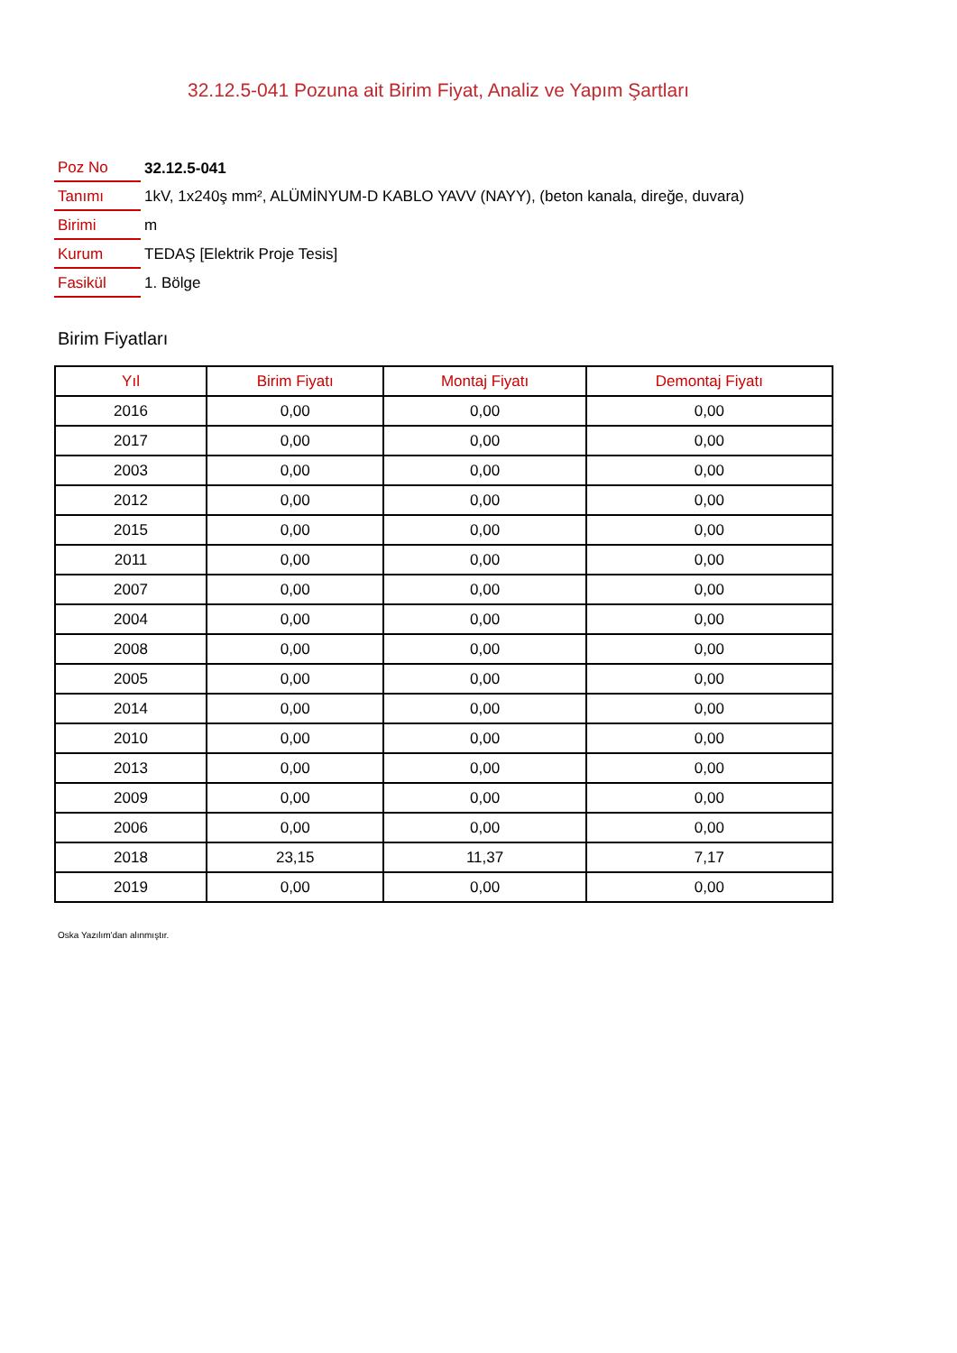32.12.5-041 Pozuna ait Birim Fiyat, Analiz ve Yapım Şartları
| Poz No | 32.12.5-041 |
| Tanımı | 1kV, 1x240ş mm², ALÜMİNYUM-D KABLO YAVV (NAYY), (beton kanala, direğe, duvara) |
| Birimi | m |
| Kurum | TEDAŞ [Elektrik Proje Tesis] |
| Fasikül | 1. Bölge |
Birim Fiyatları
| Yıl | Birim Fiyatı | Montaj Fiyatı | Demontaj Fiyatı |
| --- | --- | --- | --- |
| 2016 | 0,00 | 0,00 | 0,00 |
| 2017 | 0,00 | 0,00 | 0,00 |
| 2003 | 0,00 | 0,00 | 0,00 |
| 2012 | 0,00 | 0,00 | 0,00 |
| 2015 | 0,00 | 0,00 | 0,00 |
| 2011 | 0,00 | 0,00 | 0,00 |
| 2007 | 0,00 | 0,00 | 0,00 |
| 2004 | 0,00 | 0,00 | 0,00 |
| 2008 | 0,00 | 0,00 | 0,00 |
| 2005 | 0,00 | 0,00 | 0,00 |
| 2014 | 0,00 | 0,00 | 0,00 |
| 2010 | 0,00 | 0,00 | 0,00 |
| 2013 | 0,00 | 0,00 | 0,00 |
| 2009 | 0,00 | 0,00 | 0,00 |
| 2006 | 0,00 | 0,00 | 0,00 |
| 2018 | 23,15 | 11,37 | 7,17 |
| 2019 | 0,00 | 0,00 | 0,00 |
Oska Yazılım'dan alınmıştır.